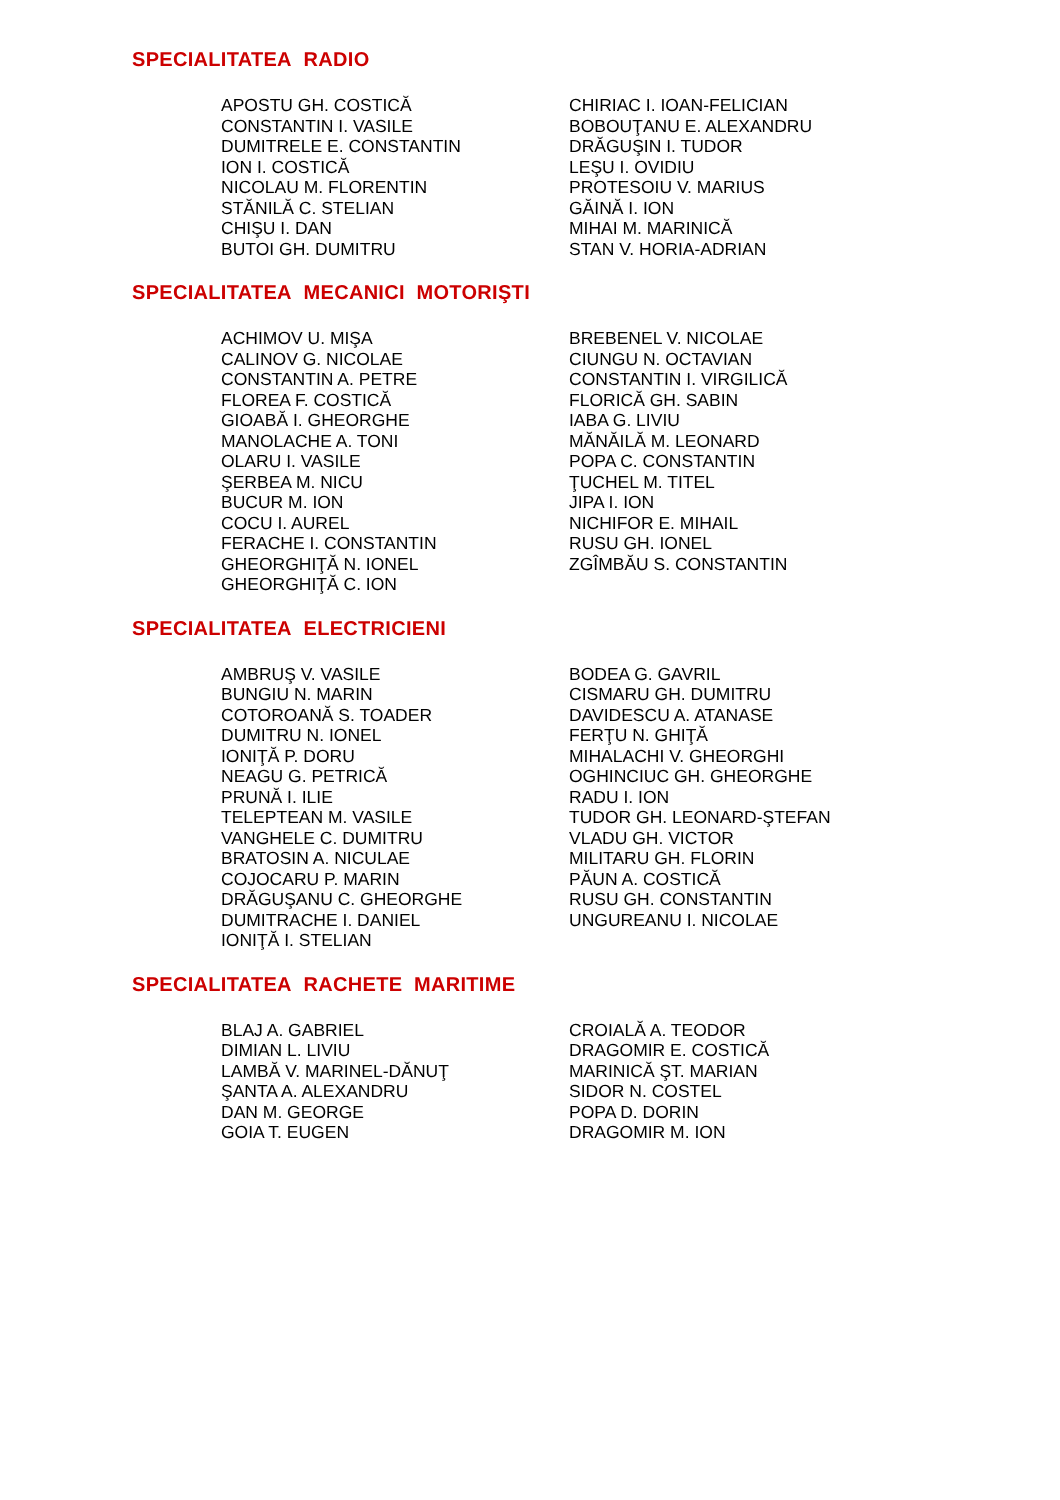SPECIALITATEA RADIO
APOSTU GH. COSTICĂ
CONSTANTIN I. VASILE
DUMITRELE E. CONSTANTIN
ION I. COSTICĂ
NICOLAU M. FLORENTIN
STĂNILĂ C. STELIAN
CHIŞU I. DAN
BUTOI GH. DUMITRU
CHIRIAC I. IOAN-FELICIAN
BOBOUŢANU E. ALEXANDRU
DRĂGUŞIN I. TUDOR
LEŞU I. OVIDIU
PROTESOIU V. MARIUS
GĂINĂ I. ION
MIHAI M. MARINICĂ
STAN V. HORIA-ADRIAN
SPECIALITATEA MECANICI MOTORIŞTI
ACHIMOV U. MIŞA
CALINOV G. NICOLAE
CONSTANTIN A. PETRE
FLOREA F. COSTICĂ
GIOABĂ I. GHEORGHE
MANOLACHE A. TONI
OLARU I. VASILE
ŞERBEA M. NICU
BUCUR M. ION
COCU I. AUREL
FERACHE I. CONSTANTIN
GHEORGHIŢĂ N. IONEL
GHEORGHIŢĂ C. ION
BREBENEL V. NICOLAE
CIUNGU N. OCTAVIAN
CONSTANTIN I. VIRGILICĂ
FLORICĂ GH. SABIN
IABA G. LIVIU
MĂNĂILĂ M. LEONARD
POPA C. CONSTANTIN
ŢUCHEL M. TITEL
JIPA I. ION
NICHIFOR E. MIHAIL
RUSU GH. IONEL
ZGÎMBĂU S. CONSTANTIN
SPECIALITATEA ELECTRICIENI
AMBRUŞ V. VASILE
BUNGIU N. MARIN
COTOROANĂ S. TOADER
DUMITRU N. IONEL
IONIŢĂ P. DORU
NEAGU G. PETRICĂ
PRUNĂ I. ILIE
TELEPTEAN M. VASILE
VANGHELE C. DUMITRU
BRATOSIN A. NICULAE
COJOCARU P. MARIN
DRĂGUŞANU C. GHEORGHE
DUMITRACHE I. DANIEL
IONIŢĂ I. STELIAN
BODEA G. GAVRIL
CISMARU GH. DUMITRU
DAVIDESCU A. ATANASE
FERŢU N. GHIŢĂ
MIHALACHI V. GHEORGHI
OGHINCIUC GH. GHEORGHE
RADU I. ION
TUDOR GH. LEONARD-ŞTEFAN
VLADU GH. VICTOR
MILITARU GH. FLORIN
PĂUN A. COSTICĂ
RUSU GH. CONSTANTIN
UNGUREANU I. NICOLAE
SPECIALITATEA RACHETE MARITIME
BLAJ A. GABRIEL
DIMIAN L. LIVIU
LAMBĂ V. MARINEL-DĂNUŢ
ŞANTA A. ALEXANDRU
DAN M. GEORGE
GOIA T. EUGEN
CROIALĂ A. TEODOR
DRAGOMIR E. COSTICĂ
MARINICĂ ŞT. MARIAN
SIDOR N. COSTEL
POPA D. DORIN
DRAGOMIR M. ION